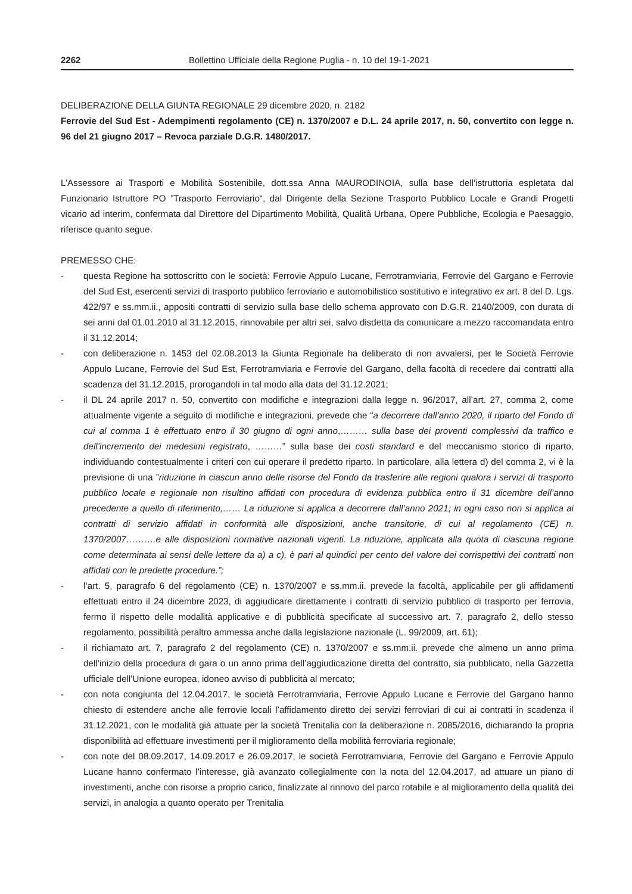2262 Bollettino Ufficiale della Regione Puglia - n. 10 del 19-1-2021
DELIBERAZIONE DELLA GIUNTA REGIONALE 29 dicembre 2020, n. 2182
Ferrovie del Sud Est - Adempimenti regolamento (CE) n. 1370/2007 e D.L. 24 aprile 2017, n. 50, convertito con legge n. 96 del 21 giugno 2017 – Revoca parziale D.G.R. 1480/2017.
L’Assessore ai Trasporti e Mobilità Sostenibile, dott.ssa Anna MAURODINOIA, sulla base dell’istruttoria espletata dal Funzionario Istruttore PO ”Trasporto Ferroviario“, dal Dirigente della Sezione Trasporto Pubblico Locale e Grandi Progetti vicario ad interim, confermata dal Direttore del Dipartimento Mobilità, Qualità Urbana, Opere Pubbliche, Ecologia e Paesaggio, riferisce quanto segue.
PREMESSO CHE:
- questa Regione ha sottoscritto con le società: Ferrovie Appulo Lucane, Ferrotramviaria, Ferrovie del Gargano e Ferrovie del Sud Est, esercenti servizi di trasporto pubblico ferroviario e automobilistico sostitutivo e integrativo ex art. 8 del D. Lgs. 422/97 e ss.mm.ii., appositi contratti di servizio sulla base dello schema approvato con D.G.R. 2140/2009, con durata di sei anni dal 01.01.2010 al 31.12.2015, rinnovabile per altri sei, salvo disdetta da comunicare a mezzo raccomandata entro il 31.12.2014;
- con deliberazione n. 1453 del 02.08.2013 la Giunta Regionale ha deliberato di non avvalersi, per le Società Ferrovie Appulo Lucane, Ferrovie del Sud Est, Ferrotramviaria e Ferrovie del Gargano, della facoltà di recedere dai contratti alla scadenza del 31.12.2015, prorogandoli in tal modo alla data del 31.12.2021;
- il DL 24 aprile 2017 n. 50, convertito con modifiche e integrazioni dalla legge n. 96/2017, all’art. 27, comma 2, come attualmente vigente a seguito di modifiche e integrazioni, prevede che “a decorrere dall’anno 2020, il riparto del Fondo di cui al comma 1 è effettuato entro il 30 giugno di ogni anno,……… sulla base dei proventi complessivi da traffico e dell’incremento dei medesimi registrato, ………” sulla base dei costi standard e del meccanismo storico di riparto, individuando contestualmente i criteri con cui operare il predetto riparto. In particolare, alla lettera d) del comma 2, vi è la previsione di una ”riduzione in ciascun anno delle risorse del Fondo da trasferire alle regioni qualora i servizi di trasporto pubblico locale e regionale non risultino affidati con procedura di evidenza pubblica entro il 31 dicembre dell’anno precedente a quello di riferimento,…… La riduzione si applica a decorrere dall’anno 2021; in ogni caso non si applica ai contratti di servizio affidati in conformità alle disposizioni, anche transitorie, di cui al regolamento (CE) n. 1370/2007……….e alle disposizioni normative nazionali vigenti. La riduzione, applicata alla quota di ciascuna regione come determinata ai sensi delle lettere da a) a c), è pari al quindici per cento del valore dei corrispettivi dei contratti non affidati con le predette procedure.”;
- l’art. 5, paragrafo 6 del regolamento (CE) n. 1370/2007 e ss.mm.ii. prevede la facoltà, applicabile per gli affidamenti effettuati entro il 24 dicembre 2023, di aggiudicare direttamente i contratti di servizio pubblico di trasporto per ferrovia, fermo il rispetto delle modalità applicative e di pubblicità specificate al successivo art. 7, paragrafo 2, dello stesso regolamento, possibilità peraltro ammessa anche dalla legislazione nazionale (L. 99/2009, art. 61);
- il richiamato art. 7, paragrafo 2 del regolamento (CE) n. 1370/2007 e ss.mm.ii. prevede che almeno un anno prima dell’inizio della procedura di gara o un anno prima dell’aggiudicazione diretta del contratto, sia pubblicato, nella Gazzetta ufficiale dell’Unione europea, idoneo avviso di pubblicità al mercato;
- con nota congiunta del 12.04.2017, le società Ferrotramviaria, Ferrovie Appulo Lucane e Ferrovie del Gargano hanno chiesto di estendere anche alle ferrovie locali l’affidamento diretto dei servizi ferroviari di cui ai contratti in scadenza il 31.12.2021, con le modalità già attuate per la società Trenitalia con la deliberazione n. 2085/2016, dichiarando la propria disponibilità ad effettuare investimenti per il miglioramento della mobilità ferroviaria regionale;
- con note del 08.09.2017, 14.09.2017 e 26.09.2017, le società Ferrotramviaria, Ferrovie del Gargano e Ferrovie Appulo Lucane hanno confermato l’interesse, già avanzato collegialmente con la nota del 12.04.2017, ad attuare un piano di investimenti, anche con risorse a proprio carico, finalizzate al rinnovo del parco rotabile e al miglioramento della qualità dei servizi, in analogia a quanto operato per Trenitalia